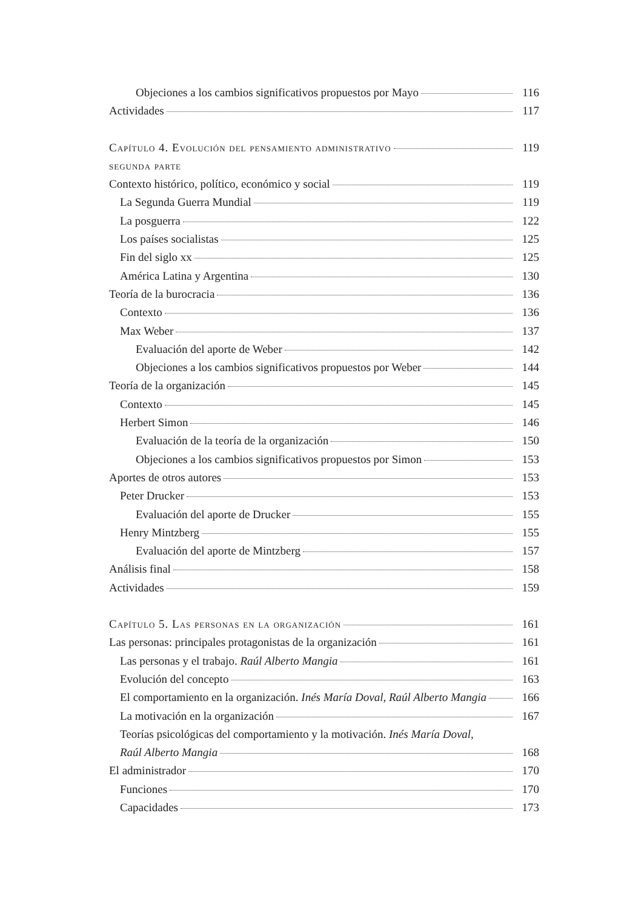Objeciones a los cambios significativos propuestos por Mayo 116
Actividades 117
Capítulo 4. Evolución del pensamiento administrativo 119
segunda parte
Contexto histórico, político, económico y social 119
La Segunda Guerra Mundial 119
La posguerra 122
Los países socialistas 125
Fin del siglo xx 125
América Latina y Argentina 130
Teoría de la burocracia 136
Contexto 136
Max Weber 137
Evaluación del aporte de Weber 142
Objeciones a los cambios significativos propuestos por Weber 144
Teoría de la organización 145
Contexto 145
Herbert Simon 146
Evaluación de la teoría de la organización 150
Objeciones a los cambios significativos propuestos por Simon 153
Aportes de otros autores 153
Peter Drucker 153
Evaluación del aporte de Drucker 155
Henry Mintzberg 155
Evaluación del aporte de Mintzberg 157
Análisis final 158
Actividades 159
Capítulo 5. Las personas en la organización 161
Las personas: principales protagonistas de la organización 161
Las personas y el trabajo. Raúl Alberto Mangia 161
Evolución del concepto 163
El comportamiento en la organización. Inés María Doval, Raúl Alberto Mangia 166
La motivación en la organización 167
Teorías psicológicas del comportamiento y la motivación. Inés María Doval,
Raúl Alberto Mangia 168
El administrador 170
Funciones 170
Capacidades 173